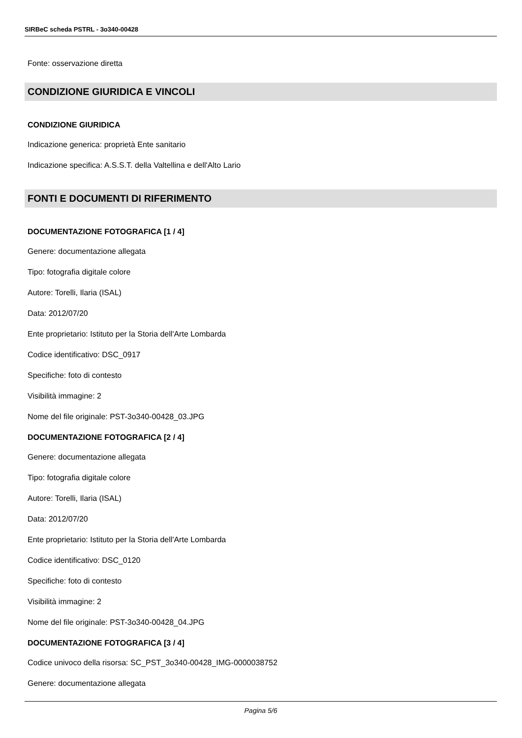SIRBeC scheda PSTRL - 3o340-00428
Fonte: osservazione diretta
CONDIZIONE GIURIDICA E VINCOLI
CONDIZIONE GIURIDICA
Indicazione generica: proprietà Ente sanitario
Indicazione specifica: A.S.S.T. della Valtellina e dell'Alto Lario
FONTI E DOCUMENTI DI RIFERIMENTO
DOCUMENTAZIONE FOTOGRAFICA [1 / 4]
Genere: documentazione allegata
Tipo: fotografia digitale colore
Autore: Torelli, Ilaria (ISAL)
Data: 2012/07/20
Ente proprietario: Istituto per la Storia dell'Arte Lombarda
Codice identificativo: DSC_0917
Specifiche: foto di contesto
Visibilità immagine: 2
Nome del file originale: PST-3o340-00428_03.JPG
DOCUMENTAZIONE FOTOGRAFICA [2 / 4]
Genere: documentazione allegata
Tipo: fotografia digitale colore
Autore: Torelli, Ilaria (ISAL)
Data: 2012/07/20
Ente proprietario: Istituto per la Storia dell'Arte Lombarda
Codice identificativo: DSC_0120
Specifiche: foto di contesto
Visibilità immagine: 2
Nome del file originale: PST-3o340-00428_04.JPG
DOCUMENTAZIONE FOTOGRAFICA [3 / 4]
Codice univoco della risorsa: SC_PST_3o340-00428_IMG-0000038752
Genere: documentazione allegata
Pagina 5/6